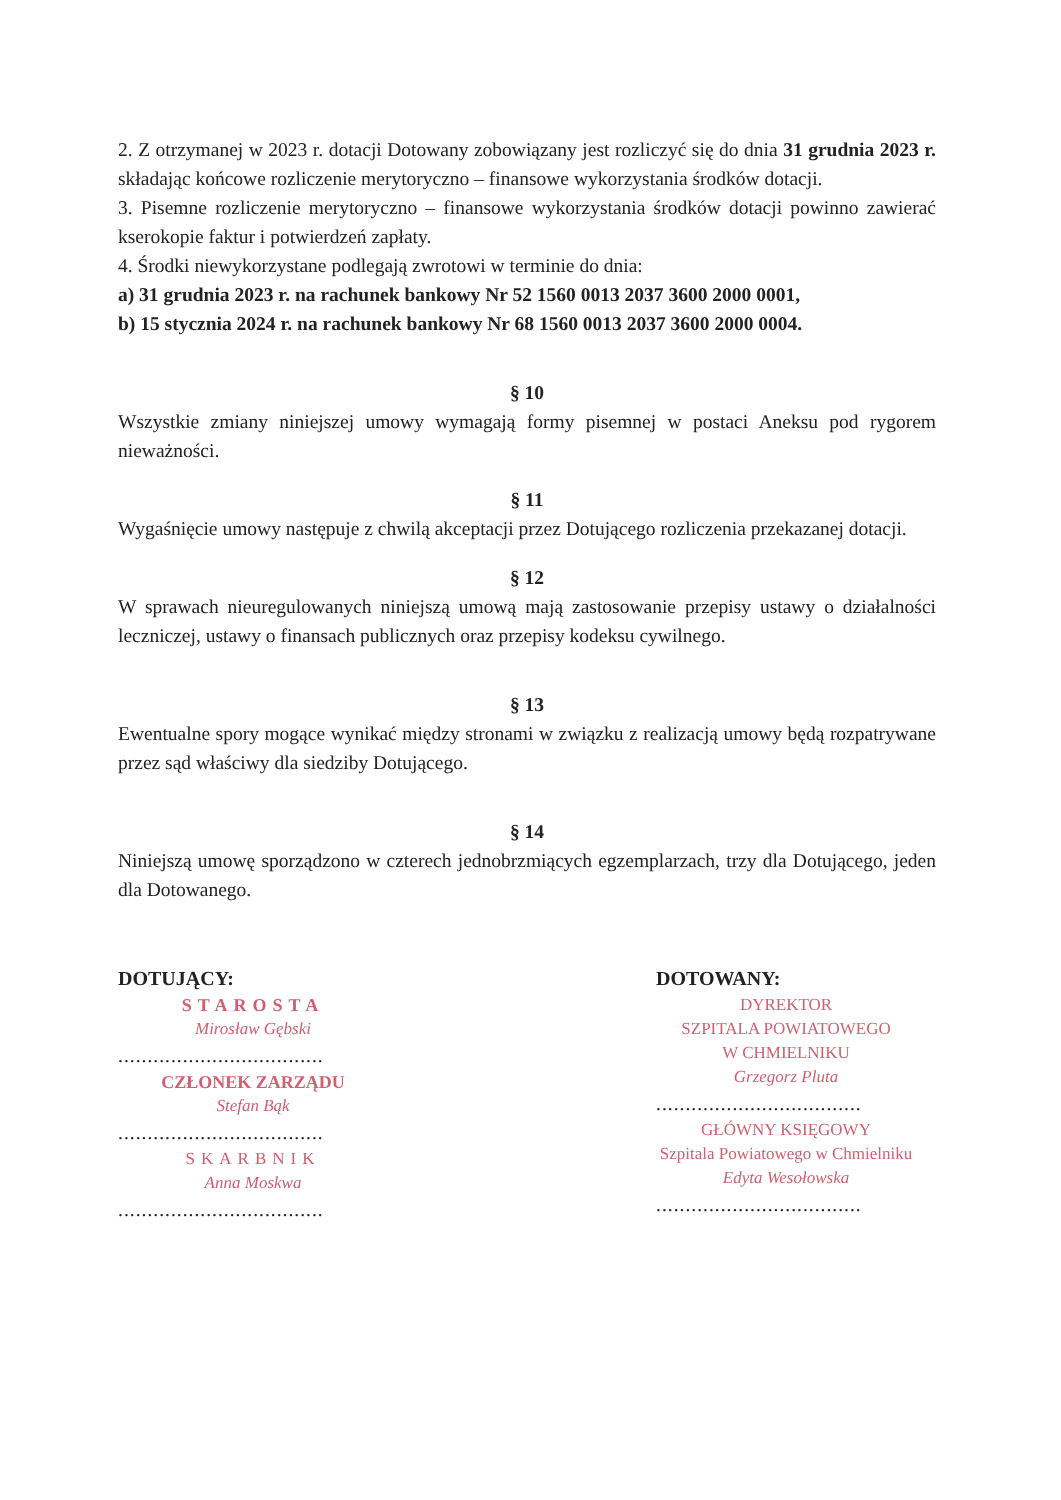2. Z otrzymanej w 2023 r. dotacji Dotowany zobowiązany jest rozliczyć się do dnia 31 grudnia 2023 r. składając końcowe rozliczenie merytoryczno – finansowe wykorzystania środków dotacji.
3. Pisemne rozliczenie merytoryczno – finansowe wykorzystania środków dotacji powinno zawierać kserokopie faktur i potwierdzeń zapłaty.
4. Środki niewykorzystane podlegają zwrotowi w terminie do dnia:
a) 31 grudnia 2023 r. na rachunek bankowy Nr 52 1560 0013 2037 3600 2000 0001,
b) 15 stycznia 2024 r. na rachunek bankowy Nr 68 1560 0013 2037 3600 2000 0004.
§ 10
Wszystkie zmiany niniejszej umowy wymagają formy pisemnej w postaci Aneksu pod rygorem nieważności.
§ 11
Wygaśnięcie umowy następuje z chwilą akceptacji przez Dotującego rozliczenia przekazanej dotacji.
§ 12
W sprawach nieuregulowanych niniejszą umową mają zastosowanie przepisy ustawy o działalności leczniczej, ustawy o finansach publicznych oraz przepisy kodeksu cywilnego.
§ 13
Ewentualne spory mogące wynikać między stronami w związku z realizacją umowy będą rozpatrywane przez sąd właściwy dla siedziby Dotującego.
§ 14
Niniejszą umowę sporządzono w czterech jednobrzmiących egzemplarzach, trzy dla Dotującego, jeden dla Dotowanego.
DOTUJĄCY:
STAROSTA
Mirosław Gębski
...................................
CZŁONEK ZARZĄDU
Stefan Bąk
...................................
SKARBNIK
Anna Moskwa
...................................
DOTOWANY:
DYREKTOR
SZPITALA POWIATOWEGO
W CHMIELNIKU
Grzegorz Pluta
...................................
GŁÓWNY KSIĘGOWY
Szpitala Powiatowego w Chmielniku
Edyta Wesołowska
...................................